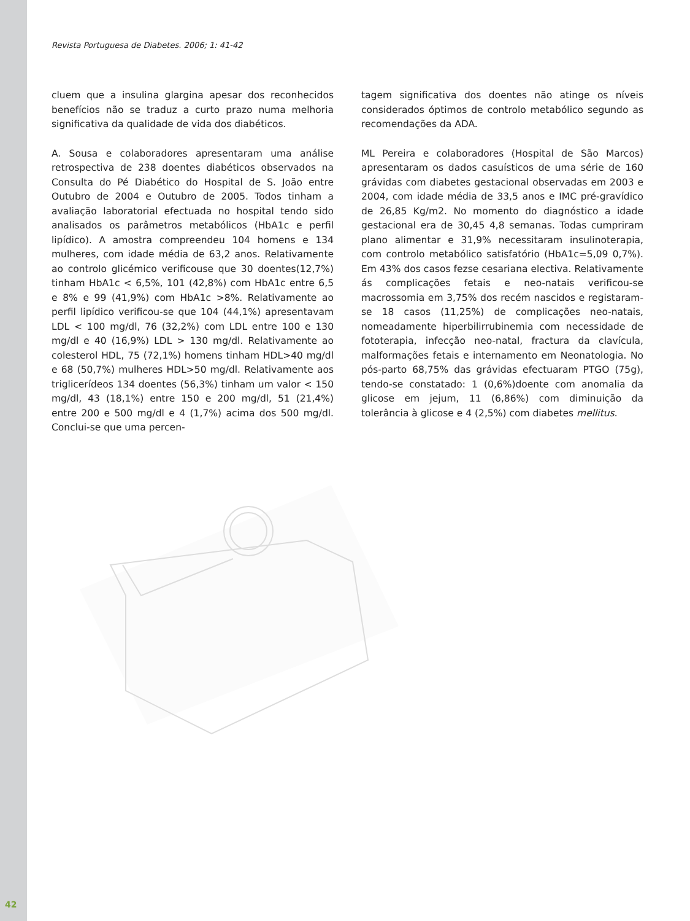Revista Portuguesa de Diabetes. 2006; 1: 41-42
cluem que a insulina glargina apesar dos reconhecidos benefícios não se traduz a curto prazo numa melhoria significativa da qualidade de vida dos diabéticos.
A. Sousa e colaboradores apresentaram uma análise retrospectiva de 238 doentes diabéticos observados na Consulta do Pé Diabético do Hospital de S. João entre Outubro de 2004 e Outubro de 2005. Todos tinham a avaliação laboratorial efectuada no hospital tendo sido analisados os parâmetros metabólicos (HbA1c e perfil lipídico). A amostra compreendeu 104 homens e 134 mulheres, com idade média de 63,2 anos. Relativamente ao controlo glicémico verificouse que 30 doentes(12,7%) tinham HbA1c < 6,5%, 101 (42,8%) com HbA1c entre 6,5 e 8% e 99 (41,9%) com HbA1c >8%. Relativamente ao perfil lipídico verificou-se que 104 (44,1%) apresentavam LDL < 100 mg/dl, 76 (32,2%) com LDL entre 100 e 130 mg/dl e 40 (16,9%) LDL > 130 mg/dl. Relativamente ao colesterol HDL, 75 (72,1%) homens tinham HDL>40 mg/dl e 68 (50,7%) mulheres HDL>50 mg/dl. Relativamente aos triglicerídeos 134 doentes (56,3%) tinham um valor < 150 mg/dl, 43 (18,1%) entre 150 e 200 mg/dl, 51 (21,4%) entre 200 e 500 mg/dl e 4 (1,7%) acima dos 500 mg/dl. Conclui-se que uma percen-
tagem significativa dos doentes não atinge os níveis considerados óptimos de controlo metabólico segundo as recomendações da ADA.
ML Pereira e colaboradores (Hospital de São Marcos) apresentaram os dados casuísticos de uma série de 160 grávidas com diabetes gestacional observadas em 2003 e 2004, com idade média de 33,5 anos e IMC pré-gravídico de 26,85 Kg/m2. No momento do diagnóstico a idade gestacional era de 30,45 4,8 semanas. Todas cumpriram plano alimentar e 31,9% necessitaram insulinoterapia, com controlo metabólico satisfatório (HbA1c=5,09 0,7%). Em 43% dos casos fezse cesariana electiva. Relativamente ás complicações fetais e neo-natais verificou-se macrossomia em 3,75% dos recém nascidos e registaram-se 18 casos (11,25%) de complicações neo-natais, nomeadamente hiperbilirrubinemia com necessidade de fototerapia, infecção neo-natal, fractura da clavícula, malformações fetais e internamento em Neonatologia. No pós-parto 68,75% das grávidas efectuaram PTGO (75g), tendo-se constatado: 1 (0,6%)doente com anomalia da glicose em jejum, 11 (6,86%) com diminuição da tolerância à glicose e 4 (2,5%) com diabetes mellitus.
42